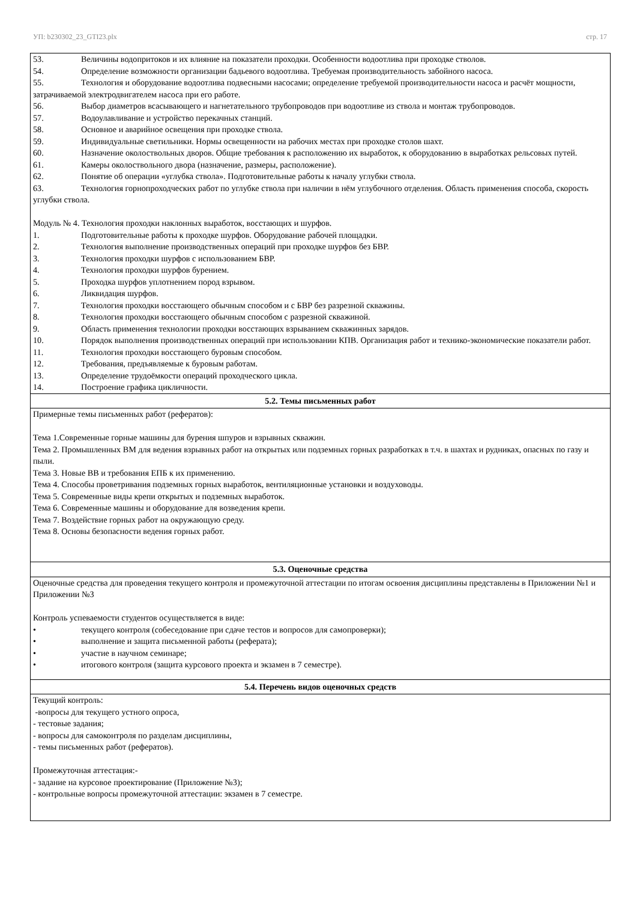УП: b230302_23_GTI23.plx стр. 17
| 53. Величины водопритоков и их влияние на показатели проходки. Особенности водоотлива при проходке стволов. 54. Определение возможности организации бадьевого водоотлива. Требуемая производительность забойного насоса. 55. Технология и оборудование водоотлива подвесными насосами; определение требуемой производительности насоса и расчёт мощности, затрачиваемой электродвигателем насоса при его работе. 56. Выбор диаметров всасывающего и нагнетательного трубопроводов при водоотливе из ствола и монтаж трубопроводов. 57. Водоулавливание и устройство перекачных станций. 58. Основное и аварийное освещения при проходке ствола. 59. Индивидуальные светильники. Нормы освещенности на рабочих местах при проходке столов шахт. 60. Назначение околоствольных дворов. Общие требования к расположению их выработок, к оборудованию в выработках рельсовых путей. 61. Камеры околоствольного двора (назначение, размеры, расположение). 62. Понятие об операции «углубка ствола». Подготовительные работы к началу углубки ствола. 63. Технология горнопроходческих работ по углубке ствола при наличии в нём углубочного отделения. Область применения способа, скорость углубки ствола. Модуль № 4. Технология проходки наклонных выработок, восстающих и шурфов. 1. Подготовительные работы к проходке шурфов. Оборудование рабочей площадки. 2. Технология выполнение производственных операций при проходке шурфов без БВР. 3. Технология проходки шурфов с использованием БВР. 4. Технология проходки шурфов бурением. 5. Проходка шурфов уплотнением пород взрывом. 6. Ликвидация шурфов. 7. Технология проходки восстающего обычным способом и с БВР без разрезной скважины. 8. Технология проходки восстающего обычным способом с разрезной скважиной. 9. Область применения технологии проходки восстающих взрыванием скважинных зарядов. 10. Порядок выполнения производственных операций при использовании КПВ. Организация работ и технико-экономические показатели работ. 11. Технология проходки восстающего буровым способом. 12. Требования, предъявляемые к буровым работам. 13. Определение трудоёмкости операций проходческого цикла. 14. Построение графика цикличности. |
| 5.2. Темы письменных работ |
| Примерные темы письменных работ (рефератов): Тема 1.Современные горные машины для бурения шпуров и взрывных скважин. Тема 2. Промышленных ВМ для ведения взрывных работ на открытых или подземных горных разработках в т.ч. в шахтах и рудниках, опасных по газу и пыли. Тема 3. Новые ВВ и требования ЕПБ к их применению. Тема 4. Способы проветривания подземных горных выработок, вентиляционные установки и воздуховоды. Тема 5. Современные виды крепи открытых и подземных выработок. Тема 6. Современные машины и оборудование для возведения крепи. Тема 7. Воздействие горных работ на окружающую среду. Тема 8. Основы безопасности ведения горных работ. |
| 5.3. Оценочные средства |
| Оценочные средства для проведения текущего контроля и промежуточной аттестации по итогам освоения дисциплины представлены в Приложении №1 и Приложении №3 Контроль успеваемости студентов осуществляется в виде: • текущего контроля (собеседование при сдаче тестов и вопросов для самопроверки); • выполнение и защита письменной работы (реферата); • участие в научном семинаре; • итогового контроля (защита курсового проекта и экзамен в 7 семестре). |
| 5.4. Перечень видов оценочных средств |
| Текущий контроль: -вопросы для текущего устного опроса, - тестовые задания; - вопросы для самоконтроля по разделам дисциплины, - темы письменных работ (рефератов). Промежуточная аттестация:- - задание на курсовое проектирование (Приложение №3); - контрольные вопросы промежуточной аттестации: экзамен в 7 семестре. |